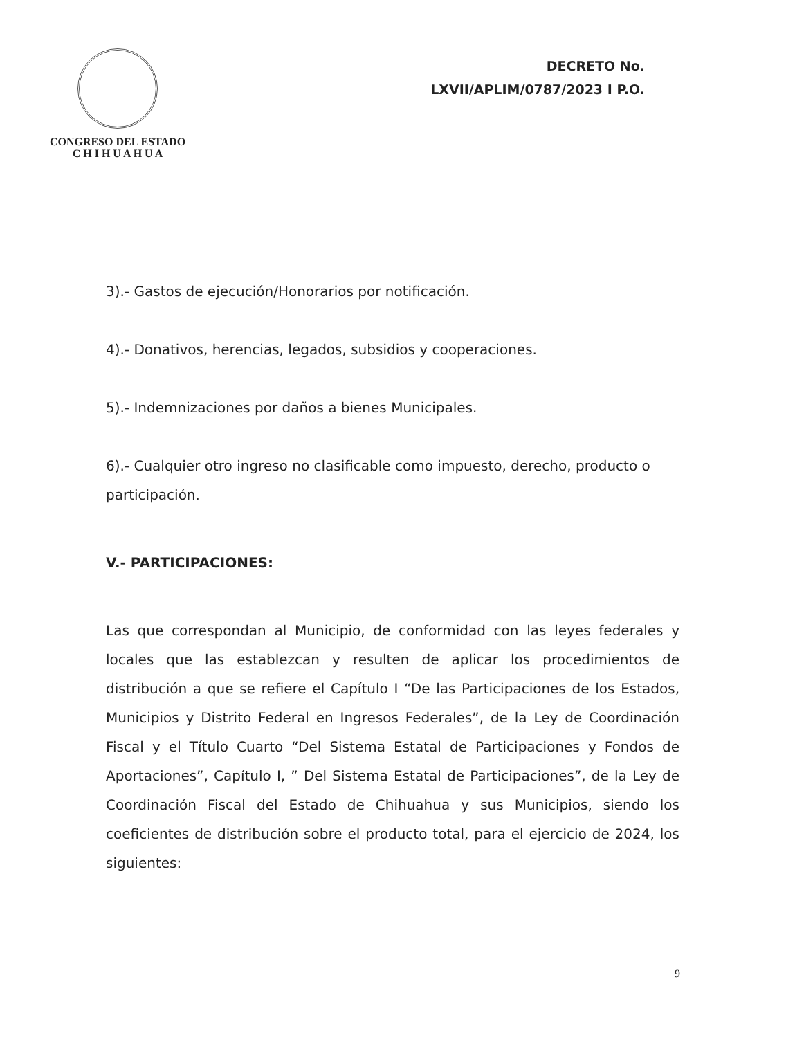CONGRESO DEL ESTADO
C H I H U A H U A
DECRETO No.
LXVII/APLIM/0787/2023 I P.O.
3).- Gastos de ejecución/Honorarios por notificación.
4).- Donativos, herencias, legados, subsidios y cooperaciones.
5).- Indemnizaciones por daños a bienes Municipales.
6).- Cualquier otro ingreso no clasificable como impuesto, derecho, producto o participación.
V.- PARTICIPACIONES:
Las que correspondan al Municipio, de conformidad con las leyes federales y locales que las establezcan y resulten de aplicar los procedimientos de distribución a que se refiere el Capítulo I “De las Participaciones de los Estados, Municipios y Distrito Federal en Ingresos Federales”, de la Ley de Coordinación Fiscal y el Título Cuarto “Del Sistema Estatal de Participaciones y Fondos de Aportaciones”, Capítulo I, ” Del Sistema Estatal de Participaciones”, de la Ley de Coordinación Fiscal del Estado de Chihuahua y sus Municipios, siendo los coeficientes de distribución sobre el producto total, para el ejercicio de 2024, los siguientes:
9